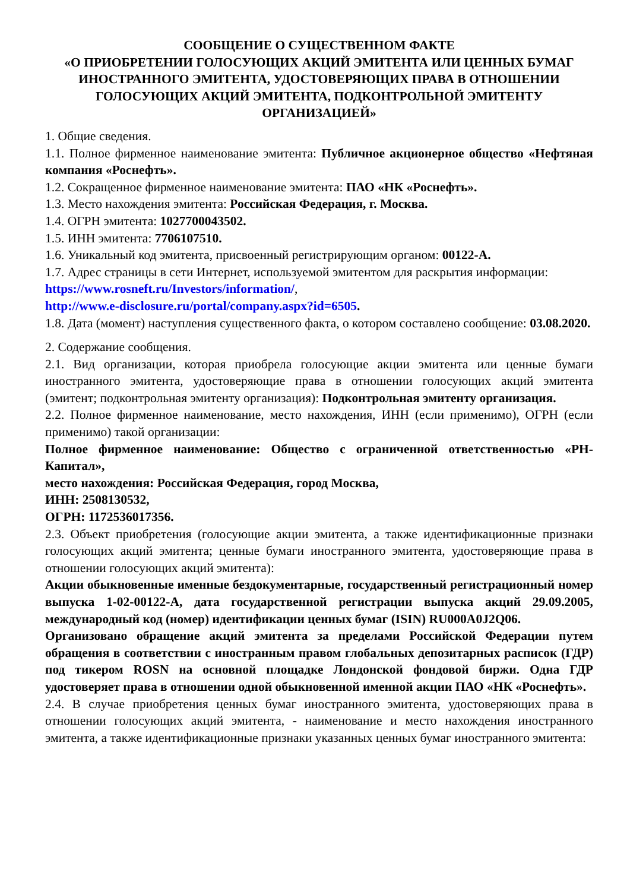СООБЩЕНИЕ О СУЩЕСТВЕННОМ ФАКТЕ
«О ПРИОБРЕТЕНИИ ГОЛОСУЮЩИХ АКЦИЙ ЭМИТЕНТА ИЛИ ЦЕННЫХ БУМАГ ИНОСТРАННОГО ЭМИТЕНТА, УДОСТОВЕРЯЮЩИХ ПРАВА В ОТНОШЕНИИ ГОЛОСУЮЩИХ АКЦИЙ ЭМИТЕНТА, ПОДКОНТРОЛЬНОЙ ЭМИТЕНТУ ОРГАНИЗАЦИЕЙ»
1. Общие сведения.
1.1. Полное фирменное наименование эмитента: Публичное акционерное общество «Нефтяная компания «Роснефть».
1.2. Сокращенное фирменное наименование эмитента: ПАО «НК «Роснефть».
1.3. Место нахождения эмитента: Российская Федерация, г. Москва.
1.4. ОГРН эмитента: 1027700043502.
1.5. ИНН эмитента: 7706107510.
1.6. Уникальный код эмитента, присвоенный регистрирующим органом: 00122-A.
1.7. Адрес страницы в сети Интернет, используемой эмитентом для раскрытия информации:
https://www.rosneft.ru/Investors/information/,
http://www.e-disclosure.ru/portal/company.aspx?id=6505.
1.8. Дата (момент) наступления существенного факта, о котором составлено сообщение: 03.08.2020.
2. Содержание сообщения.
2.1. Вид организации, которая приобрела голосующие акции эмитента или ценные бумаги иностранного эмитента, удостоверяющие права в отношении голосующих акций эмитента (эмитент; подконтрольная эмитенту организация): Подконтрольная эмитенту организация.
2.2. Полное фирменное наименование, место нахождения, ИНН (если применимо), ОГРН (если применимо) такой организации:
Полное фирменное наименование: Общество с ограниченной ответственностью «РН-Капитал»,
место нахождения: Российская Федерация, город Москва,
ИНН: 2508130532,
ОГРН: 1172536017356.
2.3. Объект приобретения (голосующие акции эмитента, а также идентификационные признаки голосующих акций эмитента; ценные бумаги иностранного эмитента, удостоверяющие права в отношении голосующих акций эмитента):
Акции обыкновенные именные бездокументарные, государственный регистрационный номер выпуска 1-02-00122-A, дата государственной регистрации выпуска акций 29.09.2005, международный код (номер) идентификации ценных бумаг (ISIN) RU000A0J2Q06.
Организовано обращение акций эмитента за пределами Российской Федерации путем обращения в соответствии с иностранным правом глобальных депозитарных расписок (ГДР) под тикером ROSN на основной площадке Лондонской фондовой биржи. Одна ГДР удостоверяет права в отношении одной обыкновенной именной акции ПАО «НК «Роснефть».
2.4. В случае приобретения ценных бумаг иностранного эмитента, удостоверяющих права в отношении голосующих акций эмитента, - наименование и место нахождения иностранного эмитента, а также идентификационные признаки указанных ценных бумаг иностранного эмитента: